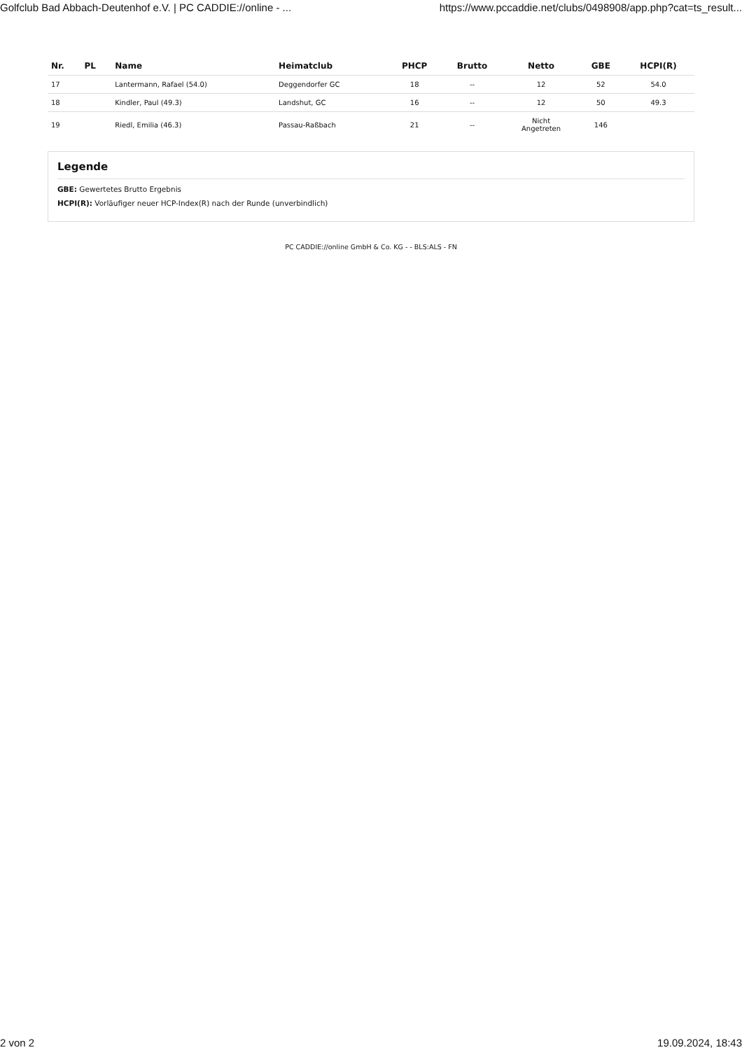Golfclub Bad Abbach-Deutenhof e.V. | PC CADDIE://online - ... https://www.pccaddie.net/clubs/0498908/app.php?cat=ts_result...
| Nr. | PL | Name | Heimatclub | PHCP | Brutto | Netto | GBE | HCPI(R) |
| --- | --- | --- | --- | --- | --- | --- | --- | --- |
| 17 | | Lantermann, Rafael (54.0) | Deggendorfer GC | 18 | -- | 12 | 52 | 54.0 |
| 18 | | Kindler, Paul (49.3) | Landshut, GC | 16 | -- | 12 | 50 | 49.3 |
| 19 | | Riedl, Emilia (46.3) | Passau-Raßbach | 21 | -- | Nicht Angetreten | 146 | |
Legende
GBE: Gewertetes Brutto Ergebnis
HCPI(R): Vorläufiger neuer HCP-Index(R) nach der Runde (unverbindlich)
PC CADDIE://online GmbH & Co. KG - - BLS:ALS - FN
2 von 2 19.09.2024, 18:43